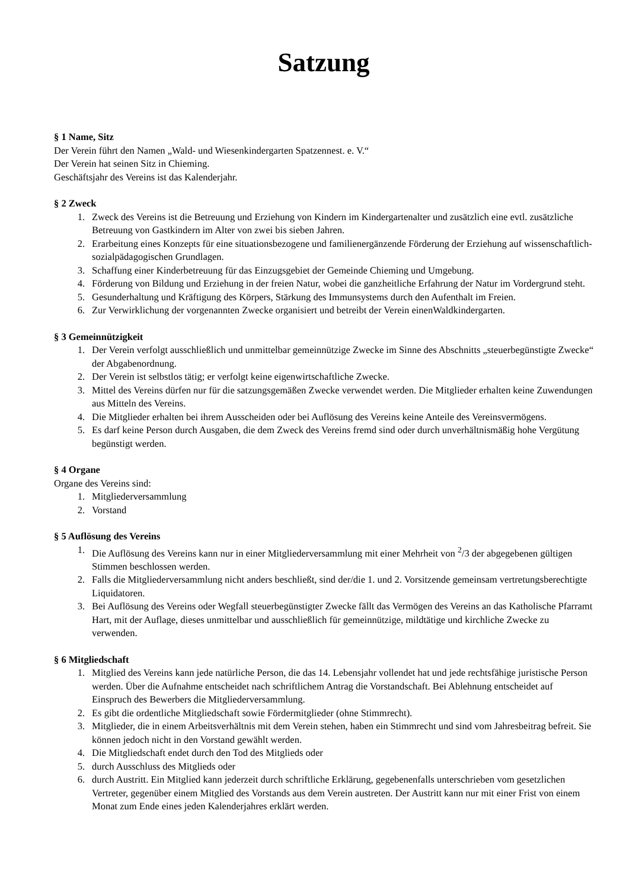Satzung
§ 1 Name, Sitz
Der Verein führt den Namen „Wald- und Wiesenkindergarten Spatzennest. e. V.“
Der Verein hat seinen Sitz in Chieming.
Geschäftsjahr des Vereins ist das Kalenderjahr.
§ 2 Zweck
1. Zweck des Vereins ist die Betreuung und Erziehung von Kindern im Kindergartenalter und zusätzlich eine evtl. zusätzliche Betreuung von Gastkindern im Alter von zwei bis sieben Jahren.
2. Erarbeitung eines Konzepts für eine situationsbezogene und familienergänzende Förderung der Erziehung auf wissenschaftlich-sozialpädagogischen Grundlagen.
3. Schaffung einer Kinderbetreuung für das Einzugsgebiet der Gemeinde Chieming und Umgebung.
4. Förderung von Bildung und Erziehung in der freien Natur, wobei die ganzheitliche Erfahrung der Natur im Vordergrund steht.
5. Gesunderhaltung und Kräftigung des Körpers, Stärkung des Immunsystems durch den Aufenthalt im Freien.
6. Zur Verwirklichung der vorgenannten Zwecke organisiert und betreibt der Verein einenWaldkindergarten.
§ 3 Gemeinnützigkeit
1. Der Verein verfolgt ausschließlich und unmittelbar gemeinnützige Zwecke im Sinne des Abschnitts „steuerbegünstigte Zwecke“ der Abgabenordnung.
2. Der Verein ist selbstlos tätig; er verfolgt keine eigenwirtschaftliche Zwecke.
3. Mittel des Vereins dürfen nur für die satzungsgemäßen Zwecke verwendet werden. Die Mitglieder erhalten keine Zuwendungen aus Mitteln des Vereins.
4. Die Mitglieder erhalten bei ihrem Ausscheiden oder bei Auflösung des Vereins keine Anteile des Vereinsvermögens.
5. Es darf keine Person durch Ausgaben, die dem Zweck des Vereins fremd sind oder durch unverhältnismäßig hohe Vergütung begünstigt werden.
§ 4 Organe
Organe des Vereins sind:
1. Mitgliederversammlung
2. Vorstand
§ 5 Auflösung des Vereins
1. Die Auflösung des Vereins kann nur in einer Mitgliederversammlung mit einer Mehrheit von <sup>2</sup>/3 der abgegebenen gültigen Stimmen beschlossen werden.
2. Falls die Mitgliederversammlung nicht anders beschließt, sind der/die 1. und 2. Vorsitzende gemeinsam vertretungsberechtigte Liquidatoren.
3. Bei Auflösung des Vereins oder Wegfall steuerbegünstigter Zwecke fällt das Vermögen des Vereins an das Katholische Pfarramt Hart, mit der Auflage, dieses unmittelbar und ausschließlich für gemeinnützige, mildtätige und kirchliche Zwecke zu verwenden.
§ 6 Mitgliedschaft
1. Mitglied des Vereins kann jede natürliche Person, die das 14. Lebensjahr vollendet hat und jede rechtsfähige juristische Person werden. Über die Aufnahme entscheidet nach schriftlichem Antrag die Vorstandschaft. Bei Ablehnung entscheidet auf Einspruch des Bewerbers die Mitgliederversammlung.
2. Es gibt die ordentliche Mitgliedschaft sowie Fördermitglieder (ohne Stimmrecht).
3. Mitglieder, die in einem Arbeitsverhältnis mit dem Verein stehen, haben ein Stimmrecht und sind vom Jahresbeitrag befreit. Sie können jedoch nicht in den Vorstand gewählt werden.
4. Die Mitgliedschaft endet durch den Tod des Mitglieds oder
5. durch Ausschluss des Mitglieds oder
6. durch Austritt. Ein Mitglied kann jederzeit durch schriftliche Erklärung, gegebenenfalls unterschrieben vom gesetzlichen Vertreter, gegenüber einem Mitglied des Vorstands aus dem Verein austreten. Der Austritt kann nur mit einer Frist von einem Monat zum Ende eines jeden Kalenderjahres erklärt werden.